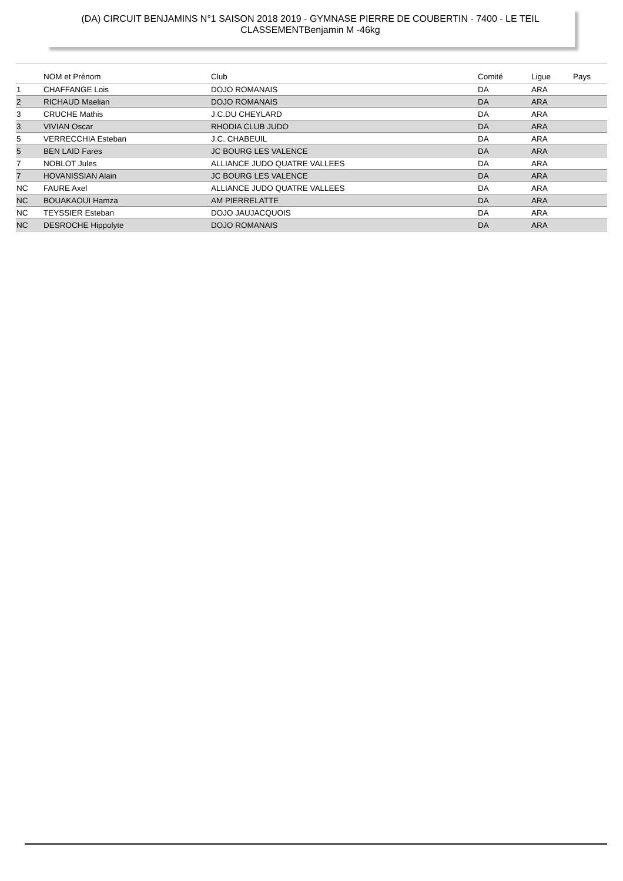(DA) CIRCUIT BENJAMINS N°1 SAISON 2018 2019 - GYMNASE PIERRE DE COUBERTIN - 7400 - LE TEIL
CLASSEMENTBenjamin M -46kg
| | NOM et Prénom | Club | Comité | Ligue | Pays |
| --- | --- | --- | --- | --- | --- |
| 1 | CHAFFANGE Lois | DOJO ROMANAIS | DA | ARA | |
| 2 | RICHAUD Maelian | DOJO ROMANAIS | DA | ARA | |
| 3 | CRUCHE Mathis | J.C.DU CHEYLARD | DA | ARA | |
| 3 | VIVIAN Oscar | RHODIA CLUB JUDO | DA | ARA | |
| 5 | VERRECCHIA Esteban | J.C. CHABEUIL | DA | ARA | |
| 5 | BEN LAID Fares | JC BOURG LES VALENCE | DA | ARA | |
| 7 | NOBLOT Jules | ALLIANCE JUDO QUATRE VALLEES | DA | ARA | |
| 7 | HOVANISSIAN Alain | JC BOURG LES VALENCE | DA | ARA | |
| NC | FAURE Axel | ALLIANCE JUDO QUATRE VALLEES | DA | ARA | |
| NC | BOUAKAOUI Hamza | AM PIERRELATTE | DA | ARA | |
| NC | TEYSSIER Esteban | DOJO JAUJACQUOIS | DA | ARA | |
| NC | DESROCHE Hippolyte | DOJO ROMANAIS | DA | ARA | |